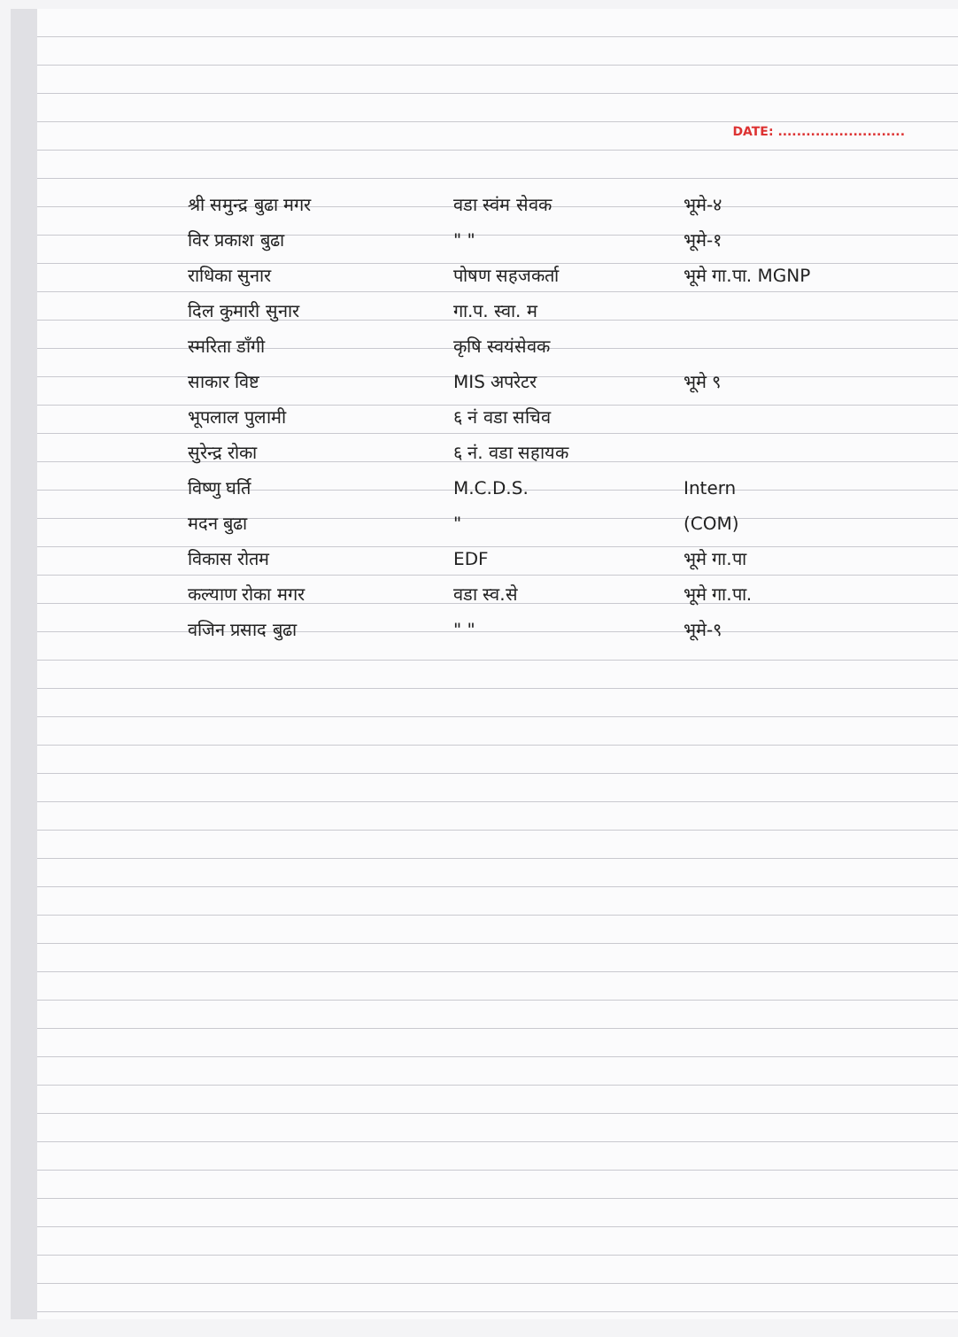DATE: ...........................
श्री समुन्द्र बुढा मगर वडा स्वंम सेवक भूमे-४
विर प्रकाश बुढा " " भूमे-१
राधिका सुनार पोषण सहजकर्ता भूमे गा.पा. MGNP
दिल कुमारी सुनार गा.प. स्वा. म
स्मरिता डाँगी कृषि स्वयंसेवक
साकार विष्ट MIS अपरेटर भूमे ९
भूपलाल पुलामी ६ नं वडा सचिव
सुरेन्द्र रोका ६ नं. वडा सहायक
विष्णु घर्ति M.C.D.S. Intern
मदन बुढा " (COM)
विकास रोतम EDF भूमे गा.पा
कल्याण रोका मगर वडा स्व.से भूमे गा.पा.
वजिन प्रसाद बुढा " " भूमे-९